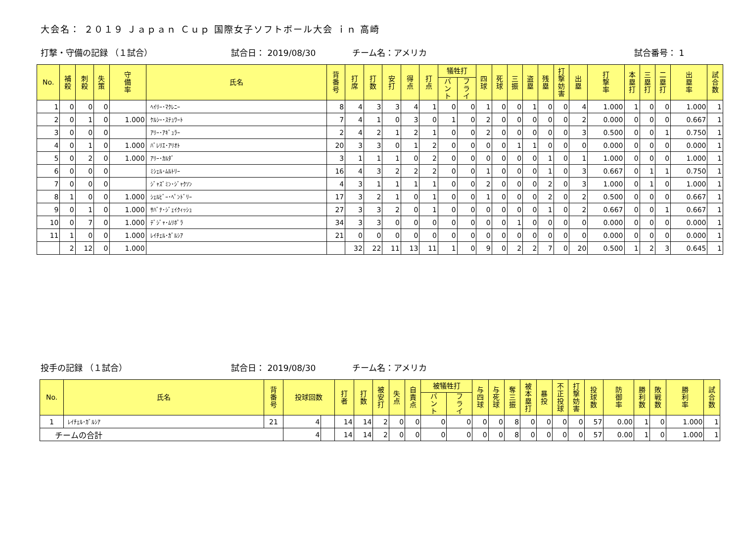大会名： ２０１９ Ｊａｐａｎ Ｃｕｐ 国際女子ソフトボール大会 ｉｎ 高崎
打撃・守備の記録 （１試合） 試合日： 2019/08/30 チーム名：アメリカ 試合番号： 1
| No. | 補 殺 | 刺 殺 | 失 策 | 守 備 率 | 氏名 | 背 番 号 | 打 席 | 打 数 | 安 打 | 得 点 | 打 点 | 犠牲打 | | 四 球 | 死 球 | 三 振 | 盗 塁 | 残 塁 | 打 撃 妨 害 | 出 塁 | 打 撃 率 | 本 塁 打 | 三 塁 打 | 二 塁 打 | 出 塁 率 | 試 合 数 |
| --- | --- | --- | --- | --- | --- | --- | --- | --- | --- | --- | --- | --- | --- | --- | --- | --- | --- | --- | --- | --- | --- | --- | --- | --- | --- | --- |
| | | | | | | | | | | | | バ ン ト | フ ラ イ | | | | | | | | | | | | | |
| 1 | 0 | 0 | 0 | | ﾍｲﾘｰ･ﾏｸﾚﾆｰ | 8 | 4 | 3 | 3 | 4 | 1 | 0 | 0 | 1 | 0 | 0 | 1 | 0 | 0 | 4 | 1.000 | 1 | 0 | 0 | 1.000 | 1 |
| 2 | 0 | 1 | 0 | 1.000 | ｹﾙｼｰ･ｽﾃｭﾜｰﾄ | 7 | 4 | 1 | 0 | 3 | 0 | 1 | 0 | 2 | 0 | 0 | 0 | 0 | 0 | 2 | 0.000 | 0 | 0 | 0 | 0.667 | 1 |
| 3 | 0 | 0 | 0 | | ｱﾘｰ･ｱｷﾞｭﾗｰ | 2 | 4 | 2 | 1 | 2 | 1 | 0 | 0 | 2 | 0 | 0 | 0 | 0 | 0 | 3 | 0.500 | 0 | 0 | 1 | 0.750 | 1 |
| 4 | 0 | 1 | 0 | 1.000 | ﾊﾞﾚﾘｴ･ｱﾘｵﾄ | 20 | 3 | 3 | 0 | 1 | 2 | 0 | 0 | 0 | 0 | 1 | 1 | 0 | 0 | 0 | 0.000 | 0 | 0 | 0 | 0.000 | 1 |
| 5 | 0 | 2 | 0 | 1.000 | ｱﾘｰ･ｶﾙﾀﾞ | 3 | 1 | 1 | 1 | 0 | 2 | 0 | 0 | 0 | 0 | 0 | 0 | 1 | 0 | 1 | 1.000 | 0 | 0 | 0 | 1.000 | 1 |
| 6 | 0 | 0 | 0 | | ﾐｼｪﾙ･ﾑﾙﾄﾘｰ | 16 | 4 | 3 | 2 | 2 | 2 | 0 | 0 | 1 | 0 | 0 | 0 | 1 | 0 | 3 | 0.667 | 0 | 1 | 1 | 0.750 | 1 |
| 7 | 0 | 0 | 0 | | ｼﾞｬｽﾞﾐﾝ･ｼﾞｬｸｿﾝ | 4 | 3 | 1 | 1 | 1 | 1 | 0 | 0 | 2 | 0 | 0 | 0 | 2 | 0 | 3 | 1.000 | 0 | 1 | 0 | 1.000 | 1 |
| 8 | 1 | 0 | 0 | 1.000 | ｼｪﾙﾋﾞｰ･ﾍﾟﾝﾄﾞﾘｰ | 17 | 3 | 2 | 1 | 0 | 1 | 0 | 0 | 1 | 0 | 0 | 0 | 2 | 0 | 2 | 0.500 | 0 | 0 | 0 | 0.667 | 1 |
| 9 | 0 | 1 | 0 | 1.000 | ｻﾊﾞﾅ･ｼﾞｪｲｸｨｯｼｭ | 27 | 3 | 3 | 2 | 0 | 1 | 0 | 0 | 0 | 0 | 0 | 0 | 1 | 0 | 2 | 0.667 | 0 | 0 | 1 | 0.667 | 1 |
| 10 | 0 | 7 | 0 | 1.000 | ﾃﾞｼﾞｬ･ﾑﾘﾎﾟﾗ | 34 | 3 | 3 | 0 | 0 | 0 | 0 | 0 | 0 | 0 | 1 | 0 | 0 | 0 | 0 | 0.000 | 0 | 0 | 0 | 0.000 | 1 |
| 11 | 1 | 0 | 0 | 1.000 | ﾚｲﾁｪﾙ･ｶﾞﾙｼｱ | 21 | 0 | 0 | 0 | 0 | 0 | 0 | 0 | 0 | 0 | 0 | 0 | 0 | 0 | 0 | 0.000 | 0 | 0 | 0 | 0.000 | 1 |
| | 2 | 12 | 0 | 1.000 | | | 32 | 22 | 11 | 13 | 11 | 1 | 0 | 9 | 0 | 2 | 2 | 7 | 0 | 20 | 0.500 | 1 | 2 | 3 | 0.645 | 1 |
投手の記録 （１試合） 試合日： 2019/08/30 チーム名：アメリカ
| No. | 氏名 | 背 番 号 | 投球回数 | | 打 者 | 打 数 | 被 安 打 | 失 点 | 自 責 点 | 被犠牲打 | | 与 四 球 | 与 死 球 | 奪 三 振 | 被 本 塁 打 | 暴 投 | 不 正 投 球 | 打 撃 妨 害 | 投 球 数 | 防 御 率 | 勝 利 数 | 敗 戦 数 | 勝 利 率 | 試 合 数 |
| --- | --- | --- | --- | --- | --- | --- | --- | --- | --- | --- | --- | --- | --- | --- | --- | --- | --- | --- | --- | --- | --- | --- | --- | --- |
| | | | | | | | | | | バ ン ト | フ ラ イ | | | | | | | | | | | | | |
| 1 | ﾚｲﾁｪﾙ･ｶﾞﾙｼｱ | 21 | 4 | | 14 | 14 | 2 | 0 | 0 | 0 | 0 | 0 | 0 | 8 | 0 | 0 | 0 | 0 | 57 | 0.00 | 1 | 0 | 1.000 | 1 |
| チームの合計 | | | 4 | | 14 | 14 | 2 | 0 | 0 | 0 | 0 | 0 | 0 | 8 | 0 | 0 | 0 | 0 | 57 | 0.00 | 1 | 0 | 1.000 | 1 |